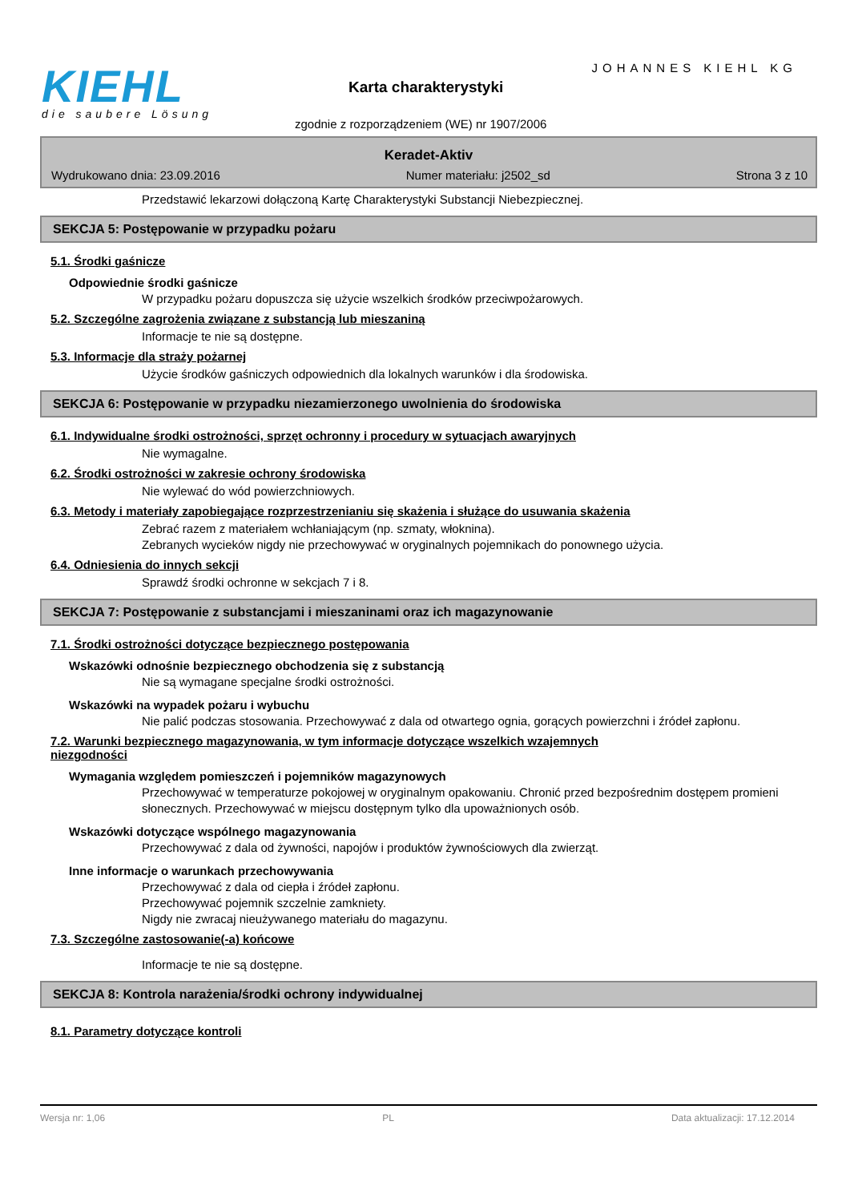KIEHL
die saubere Lösung
Karta charakterystyki
JOHANNES KIEHL KG
zgodnie z rozporządzeniem (WE) nr 1907/2006
Keradet-Aktiv
Wydrukowano dnia: 23.09.2016 Numer materiału: j2502_sd Strona 3 z 10
Przedstawić lekarzowi dołączoną Kartę Charakterystyki Substancji Niebezpiecznej.
SEKCJA 5: Postępowanie w przypadku pożaru
5.1. Środki gaśnicze
Odpowiednie środki gaśnicze
W przypadku pożaru dopuszcza się użycie wszelkich środków przeciwpożarowych.
5.2. Szczególne zagrożenia związane z substancją lub mieszaniną
Informacje te nie są dostępne.
5.3. Informacje dla straży pożarnej
Użycie środków gaśniczych odpowiednich dla lokalnych warunków i dla środowiska.
SEKCJA 6: Postępowanie w przypadku niezamierzonego uwolnienia do środowiska
6.1. Indywidualne środki ostrożności, sprzęt ochronny i procedury w sytuacjach awaryjnych
Nie wymagalne.
6.2. Środki ostrożności w zakresie ochrony środowiska
Nie wylewać do wód powierzchniowych.
6.3. Metody i materiały zapobiegające rozprzestrzenianiu się skażenia i służące do usuwania skażenia
Zebrać razem z materiałem wchłaniającym (np. szmaty, włoknina).
Zebranych wycieków nigdy nie przechowywać w oryginalnych pojemnikach do ponownego użycia.
6.4. Odniesienia do innych sekcji
Sprawdź środki ochronne w sekcjach 7 i 8.
SEKCJA 7: Postępowanie z substancjami i mieszaninami oraz ich magazynowanie
7.1. Środki ostrożności dotyczące bezpiecznego postępowania
Wskazówki odnośnie bezpiecznego obchodzenia się z substancją
Nie są wymagane specjalne środki ostrożności.
Wskazówki na wypadek pożaru i wybuchu
Nie palić podczas stosowania. Przechowywać z dala od otwartego ognia, gorących powierzchni i źródeł zapłonu.
7.2. Warunki bezpiecznego magazynowania, w tym informacje dotyczące wszelkich wzajemnych
niezgodności
Wymagania względem pomieszczeń i pojemników magazynowych
Przechowywać w temperaturze pokojowej w oryginalnym opakowaniu. Chronić przed bezpośrednim dostępem promieni słonecznych. Przechowywać w miejscu dostępnym tylko dla upoważnionych osób.
Wskazówki dotyczące wspólnego magazynowania
Przechowywać z dala od żywności, napojów i produktów żywnościowych dla zwierząt.
Inne informacje o warunkach przechowywania
Przechowywać z dala od ciepła i źródeł zapłonu.
Przechowywać pojemnik szczelnie zamkniety.
Nigdy nie zwracaj nieużywanego materiału do magazynu.
7.3. Szczególne zastosowanie(-a) końcowe
Informacje te nie są dostępne.
SEKCJA 8: Kontrola narażenia/środki ochrony indywidualnej
8.1. Parametry dotyczące kontroli
Wersja nr: 1,06 PL Data aktualizacji: 17.12.2014